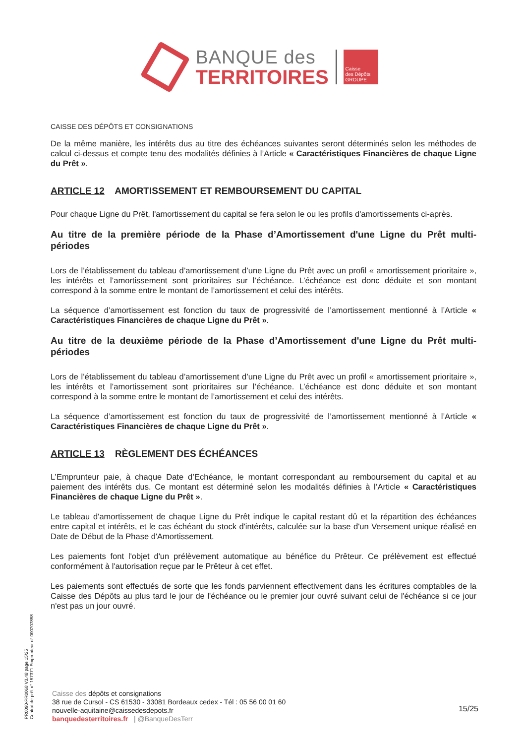BANQUE des
TERRITOIRES
Caisse
des Dépôts
GROUPE
CAISSE DES DÉPÔTS ET CONSIGNATIONS
De la même manière, les intérêts dus au titre des échéances suivantes seront déterminés selon les méthodes de calcul ci-dessus et compte tenu des modalités définies à l’Article « Caractéristiques Financières de chaque Ligne du Prêt ».
ARTICLE 12 AMORTISSEMENT ET REMBOURSEMENT DU CAPITAL
Pour chaque Ligne du Prêt, l'amortissement du capital se fera selon le ou les profils d'amortissements ci-après.
Au titre de la première période de la Phase d’Amortissement d'une Ligne du Prêt multi-périodes
Lors de l’établissement du tableau d’amortissement d’une Ligne du Prêt avec un profil « amortissement prioritaire », les intérêts et l’amortissement sont prioritaires sur l’échéance. L’échéance est donc déduite et son montant correspond à la somme entre le montant de l’amortissement et celui des intérêts.
La séquence d’amortissement est fonction du taux de progressivité de l’amortissement mentionné à l’Article « Caractéristiques Financières de chaque Ligne du Prêt ».
Au titre de la deuxième période de la Phase d’Amortissement d'une Ligne du Prêt multi-périodes
Lors de l’établissement du tableau d’amortissement d’une Ligne du Prêt avec un profil « amortissement prioritaire », les intérêts et l’amortissement sont prioritaires sur l’échéance. L’échéance est donc déduite et son montant correspond à la somme entre le montant de l’amortissement et celui des intérêts.
La séquence d’amortissement est fonction du taux de progressivité de l’amortissement mentionné à l’Article « Caractéristiques Financières de chaque Ligne du Prêt ».
ARTICLE 13 RÈGLEMENT DES ÉCHÉANCES
L’Emprunteur paie, à chaque Date d’Echéance, le montant correspondant au remboursement du capital et au paiement des intérêts dus. Ce montant est déterminé selon les modalités définies à l’Article « Caractéristiques Financières de chaque Ligne du Prêt ».
Le tableau d'amortissement de chaque Ligne du Prêt indique le capital restant dû et la répartition des échéances entre capital et intérêts, et le cas échéant du stock d'intérêts, calculée sur la base d'un Versement unique réalisé en Date de Début de la Phase d'Amortissement.
Les paiements font l'objet d'un prélèvement automatique au bénéfice du Prêteur. Ce prélèvement est effectué conformément à l'autorisation reçue par le Prêteur à cet effet.
Les paiements sont effectués de sorte que les fonds parviennent effectivement dans les écritures comptables de la Caisse des Dépôts au plus tard le jour de l'échéance ou le premier jour ouvré suivant celui de l'échéance si ce jour n'est pas un jour ouvré.
PR0090-PR0068 V3.48 page 15/25
Contrat de prêt n° 157371 Emprunteur n° 000207858
Caisse des dépôts et consignations
38 rue de Cursol - CS 61530 - 33081 Bordeaux cedex - Tél : 05 56 00 01 60
nouvelle-aquitaine@caissedesdepots.fr
banquedesterritoires.fr | @BanqueDesTerr
15/25